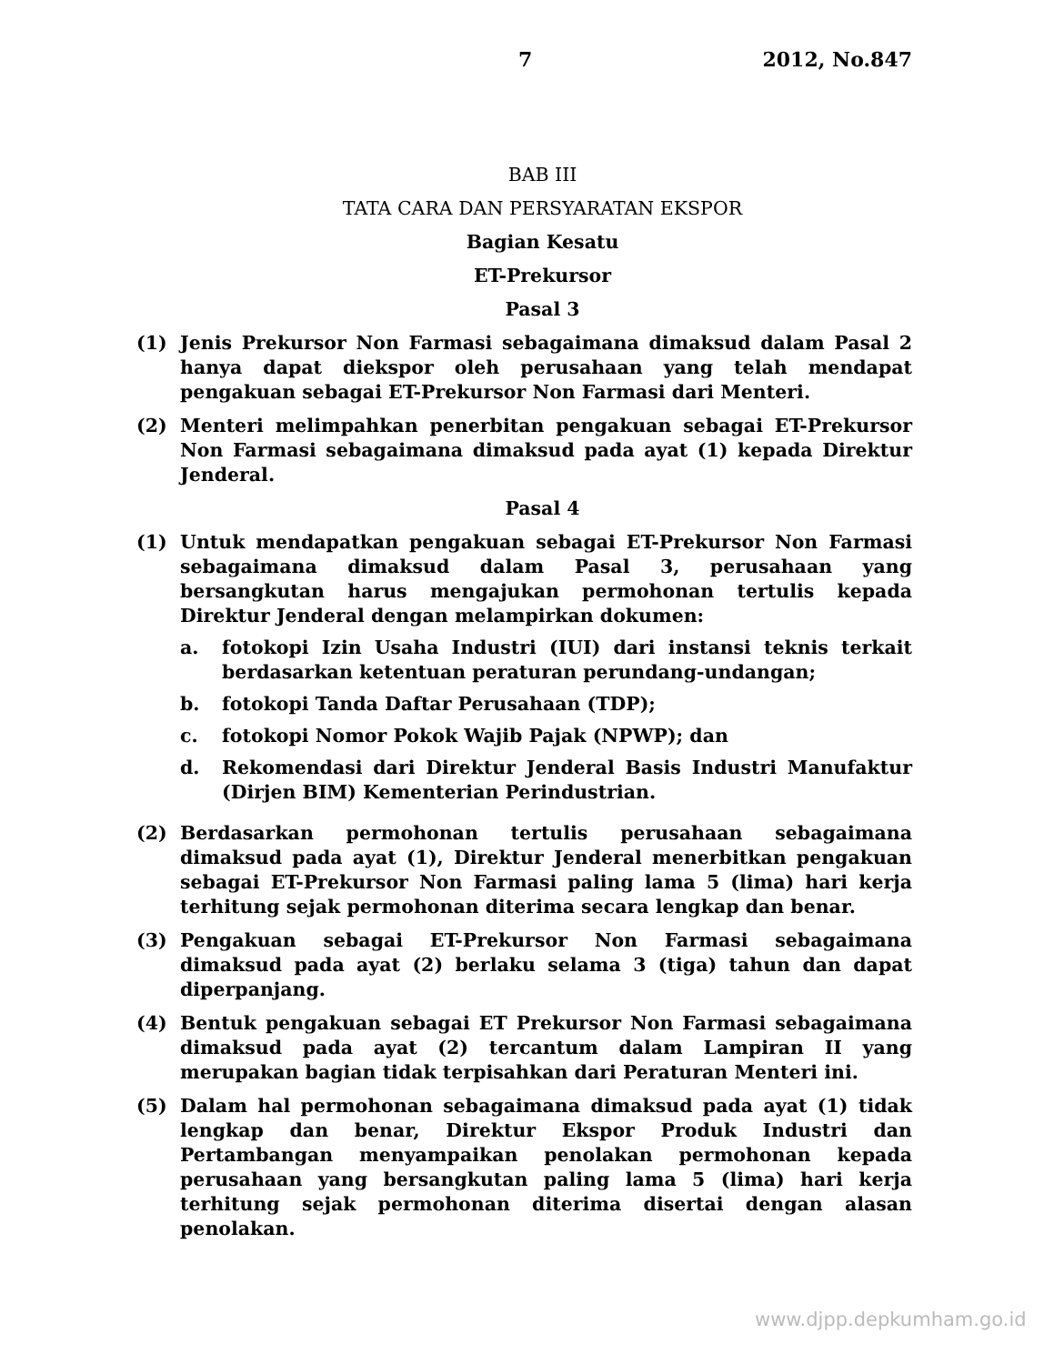7 2012, No.847
BAB III
TATA CARA DAN PERSYARATAN EKSPOR
Bagian Kesatu
ET-Prekursor
Pasal 3
(1) Jenis Prekursor Non Farmasi sebagaimana dimaksud dalam Pasal 2 hanya dapat diekspor oleh perusahaan yang telah mendapat pengakuan sebagai ET-Prekursor Non Farmasi dari Menteri.
(2) Menteri melimpahkan penerbitan pengakuan sebagai ET-Prekursor Non Farmasi sebagaimana dimaksud pada ayat (1) kepada Direktur Jenderal.
Pasal 4
(1) Untuk mendapatkan pengakuan sebagai ET-Prekursor Non Farmasi sebagaimana dimaksud dalam Pasal 3, perusahaan yang bersangkutan harus mengajukan permohonan tertulis kepada Direktur Jenderal dengan melampirkan dokumen:
a. fotokopi Izin Usaha Industri (IUI) dari instansi teknis terkait berdasarkan ketentuan peraturan perundang-undangan;
b. fotokopi Tanda Daftar Perusahaan (TDP);
c. fotokopi Nomor Pokok Wajib Pajak (NPWP); dan
d. Rekomendasi dari Direktur Jenderal Basis Industri Manufaktur (Dirjen BIM) Kementerian Perindustrian.
(2) Berdasarkan permohonan tertulis perusahaan sebagaimana dimaksud pada ayat (1), Direktur Jenderal menerbitkan pengakuan sebagai ET-Prekursor Non Farmasi paling lama 5 (lima) hari kerja terhitung sejak permohonan diterima secara lengkap dan benar.
(3) Pengakuan sebagai ET-Prekursor Non Farmasi sebagaimana dimaksud pada ayat (2) berlaku selama 3 (tiga) tahun dan dapat diperpanjang.
(4) Bentuk pengakuan sebagai ET Prekursor Non Farmasi sebagaimana dimaksud pada ayat (2) tercantum dalam Lampiran II yang merupakan bagian tidak terpisahkan dari Peraturan Menteri ini.
(5) Dalam hal permohonan sebagaimana dimaksud pada ayat (1) tidak lengkap dan benar, Direktur Ekspor Produk Industri dan Pertambangan menyampaikan penolakan permohonan kepada perusahaan yang bersangkutan paling lama 5 (lima) hari kerja terhitung sejak permohonan diterima disertai dengan alasan penolakan.
www.djpp.depkumham.go.id